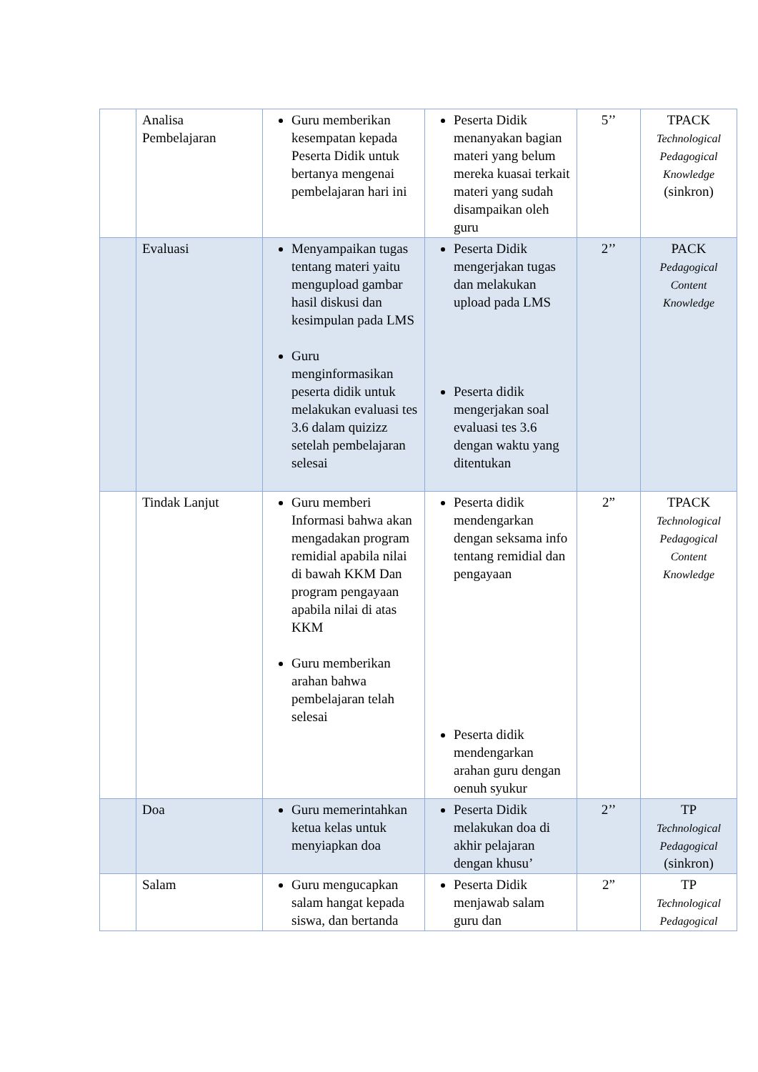| | Analisa Pembelajaran | Guru memberikan kesempatan kepada Peserta Didik untuk bertanya mengenai pembelajaran hari ini | Peserta Didik menanyakan bagian materi yang belum mereka kuasai terkait materi yang sudah disampaikan oleh guru | 5’’ | TPACK Technological Pedagogical Knowledge (sinkron) |
| | Evaluasi | Menyampaikan tugas tentang materi yaitu mengupload gambar hasil diskusi dan kesimpulan pada LMS Guru menginformasikan peserta didik untuk melakukan evaluasi tes 3.6 dalam quizizz setelah pembelajaran selesai | Peserta Didik mengerjakan tugas dan melakukan upload pada LMS Peserta didik mengerjakan soal evaluasi tes 3.6 dengan waktu yang ditentukan | 2’’ | PACK Pedagogical Content Knowledge |
| | Tindak Lanjut | Guru memberi Informasi bahwa akan mengadakan program remidial apabila nilai di bawah KKM Dan program pengayaan apabila nilai di atas KKM Guru memberikan arahan bahwa pembelajaran telah selesai | Peserta didik mendengarkan dengan seksama info tentang remidial dan pengayaan Peserta didik mendengarkan arahan guru dengan oenuh syukur | 2” | TPACK Technological Pedagogical Content Knowledge |
| | Doa | Guru memerintahkan ketua kelas untuk menyiapkan doa | Peserta Didik melakukan doa di akhir pelajaran dengan khusu’ | 2’’ | TP Technological Pedagogical (sinkron) |
| | Salam | Guru mengucapkan salam hangat kepada siswa, dan bertanda | Peserta Didik menjawab salam guru dan | 2” | TP Technological Pedagogical |